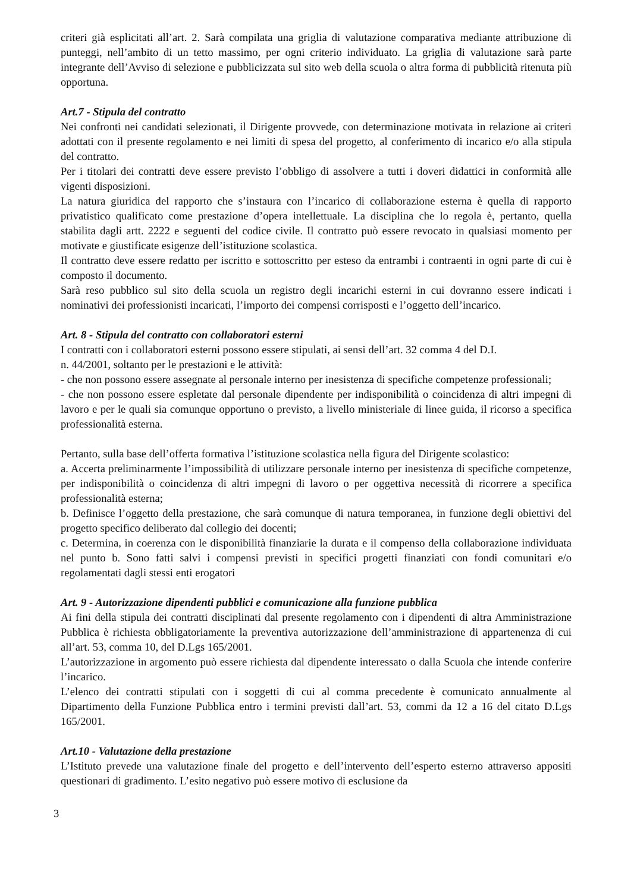criteri già esplicitati all’art. 2. Sarà compilata una griglia di valutazione comparativa mediante attribuzione di punteggi, nell’ambito di un tetto massimo, per ogni criterio individuato. La griglia di valutazione sarà parte integrante dell’Avviso di selezione e pubblicizzata sul sito web della scuola o altra forma di pubblicità ritenuta più opportuna.
Art.7 - Stipula del contratto
Nei confronti nei candidati selezionati, il Dirigente provvede, con determinazione motivata in relazione ai criteri adottati con il presente regolamento e nei limiti di spesa del progetto, al conferimento di incarico e/o alla stipula del contratto.
Per i titolari dei contratti deve essere previsto l’obbligo di assolvere a tutti i doveri didattici in conformità alle vigenti disposizioni.
La natura giuridica del rapporto che s’instaura con l’incarico di collaborazione esterna è quella di rapporto privatistico qualificato come prestazione d’opera intellettuale. La disciplina che lo regola è, pertanto, quella stabilita dagli artt. 2222 e seguenti del codice civile. Il contratto può essere revocato in qualsiasi momento per motivate e giustificate esigenze dell’istituzione scolastica.
Il contratto deve essere redatto per iscritto e sottoscritto per esteso da entrambi i contraenti in ogni parte di cui è composto il documento.
Sarà reso pubblico sul sito della scuola un registro degli incarichi esterni in cui dovranno essere indicati i nominativi dei professionisti incaricati, l’importo dei compensi corrisposti e l’oggetto dell’incarico.
Art. 8 - Stipula del contratto con collaboratori esterni
I contratti con i collaboratori esterni possono essere stipulati, ai sensi dell’art. 32 comma 4 del D.I.
n. 44/2001, soltanto per le prestazioni e le attività:
- che non possono essere assegnate al personale interno per inesistenza di specifiche competenze professionali;
- che non possono essere espletate dal personale dipendente per indisponibilità o coincidenza di altri impegni di lavoro e per le quali sia comunque opportuno o previsto, a livello ministeriale di linee guida, il ricorso a specifica professionalità esterna.
Pertanto, sulla base dell’offerta formativa l’istituzione scolastica nella figura del Dirigente scolastico:
a. Accerta preliminarmente l’impossibilità di utilizzare personale interno per inesistenza di specifiche competenze, per indisponibilità o coincidenza di altri impegni di lavoro o per oggettiva necessità di ricorrere a specifica professionalità esterna;
b. Definisce l’oggetto della prestazione, che sarà comunque di natura temporanea, in funzione degli obiettivi del progetto specifico deliberato dal collegio dei docenti;
c. Determina, in coerenza con le disponibilità finanziarie la durata e il compenso della collaborazione individuata nel punto b. Sono fatti salvi i compensi previsti in specifici progetti finanziati con fondi comunitari e/o regolamentati dagli stessi enti erogatori
Art. 9 - Autorizzazione dipendenti pubblici e comunicazione alla funzione pubblica
Ai fini della stipula dei contratti disciplinati dal presente regolamento con i dipendenti di altra Amministrazione Pubblica è richiesta obbligatoriamente la preventiva autorizzazione dell’amministrazione di appartenenza di cui all’art. 53, comma 10, del D.Lgs 165/2001.
L’autorizzazione in argomento può essere richiesta dal dipendente interessato o dalla Scuola che intende conferire l’incarico.
L’elenco dei contratti stipulati con i soggetti di cui al comma precedente è comunicato annualmente al Dipartimento della Funzione Pubblica entro i termini previsti dall’art. 53, commi da 12 a 16 del citato D.Lgs 165/2001.
Art.10 - Valutazione della prestazione
L’Istituto prevede una valutazione finale del progetto e dell’intervento dell’esperto esterno attraverso appositi questionari di gradimento. L’esito negativo può essere motivo di esclusione da
3